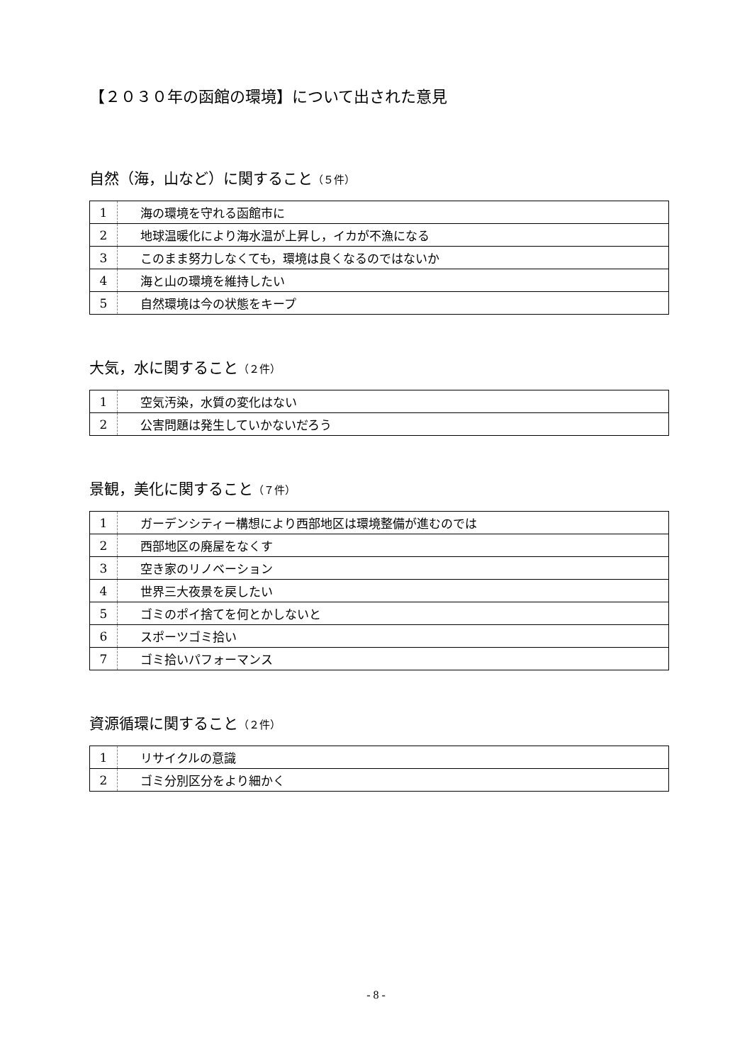【２０３０年の函館の環境】について出された意見
自然（海，山など）に関すること（５件）
| 1 | 海の環境を守れる函館市に |
| 2 | 地球温暖化により海水温が上昇し，イカが不漁になる |
| 3 | このまま努力しなくても，環境は良くなるのではないか |
| 4 | 海と山の環境を維持したい |
| 5 | 自然環境は今の状態をキープ |
大気，水に関すること（２件）
| 1 | 空気汚染，水質の変化はない |
| 2 | 公害問題は発生していかないだろう |
景観，美化に関すること（７件）
| 1 | ガーデンシティー構想により西部地区は環境整備が進むのでは |
| 2 | 西部地区の廃屋をなくす |
| 3 | 空き家のリノベーション |
| 4 | 世界三大夜景を戻したい |
| 5 | ゴミのポイ捨てを何とかしないと |
| 6 | スポーツゴミ拾い |
| 7 | ゴミ拾いパフォーマンス |
資源循環に関すること（２件）
| 1 | リサイクルの意識 |
| 2 | ゴミ分別区分をより細かく |
- 8 -